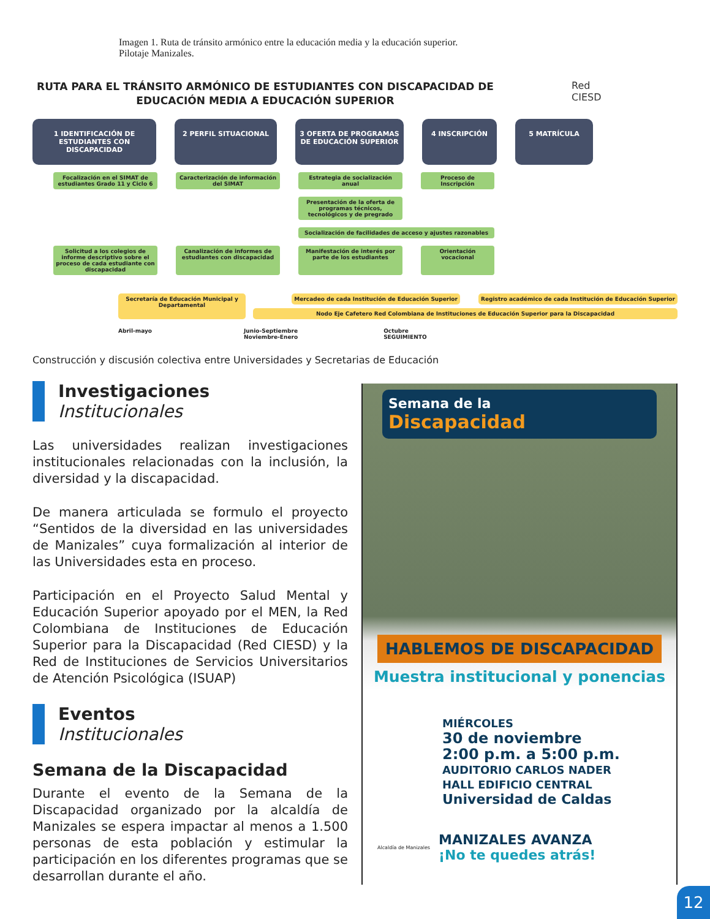Imagen 1. Ruta de tránsito armónico entre la educación media y la educación superior.
Pilotaje Manizales.
RUTA PARA EL TRÁNSITO ARMÓNICO DE ESTUDIANTES CON DISCAPACIDAD DE EDUCACIÓN MEDIA A EDUCACIÓN SUPERIOR
Red
CIESD
1 IDENTIFICACIÓN DE ESTUDIANTES CON DISCAPACIDAD
2 PERFIL SITUACIONAL 3 OFERTA DE PROGRAMAS DE EDUCACIÓN SUPERIOR
4 INSCRIPCIÓN 5 MATRÍCULA
Focalización en el SIMAT de estudiantes Grado 11 y Ciclo 6
Caracterización de información del SIMAT
Estrategia de socialización anual
Proceso de Inscripción
Presentación de la oferta de programas técnicos, tecnológicos y de pregrado
Socialización de facilidades de acceso y ajustes razonables
Solicitud a los colegios de informe descriptivo sobre el proceso de cada estudiante con discapacidad
Canalización de informes de estudiantes con discapacidad
Manifestación de interés por parte de los estudiantes
Orientación vocacional
Secretaría de Educación Municipal y Departamental
Mercadeo de cada Institución de Educación Superior
Registro académico de cada Institución de Educación Superior
Nodo Eje Cafetero Red Colombiana de Instituciones de Educación Superior para la Discapacidad
Abril-mayo Junio-Septiembre
Noviembre-Enero Octubre
SEGUIMIENTO
Construcción y discusión colectiva entre Universidades y Secretarias de Educación
Investigaciones
Institucionales
Las universidades realizan investigaciones institucionales relacionadas con la inclusión, la diversidad y la discapacidad.
De manera articulada se formulo el proyecto “Sentidos de la diversidad en las universidades de Manizales” cuya formalización al interior de las Universidades esta en proceso.
Participación en el Proyecto Salud Mental y Educación Superior apoyado por el MEN, la Red Colombiana de Instituciones de Educación Superior para la Discapacidad (Red CIESD) y la Red de Instituciones de Servicios Universitarios de Atención Psicológica (ISUAP)
Eventos
Institucionales
Semana de la Discapacidad
Durante el evento de la Semana de la Discapacidad organizado por la alcaldía de Manizales se espera impactar al menos a 1.500 personas de esta población y estimular la participación en los diferentes programas que se desarrollan durante el año.
Semana de la
Discapacidad
HABLEMOS DE DISCAPACIDAD
Muestra institucional y ponencias
MIÉRCOLES
30 de noviembre
2:00 p.m. a 5:00 p.m.
AUDITORIO CARLOS NADER
HALL EDIFICIO CENTRAL
Universidad de Caldas
Alcaldía de Manizales
MANIZALES AVANZA
¡No te quedes atrás!
12